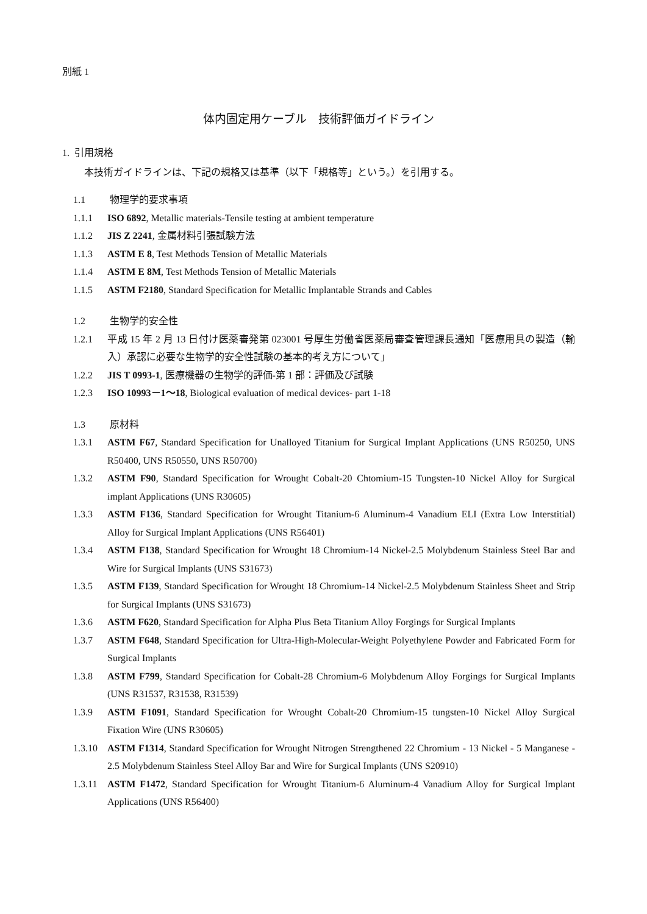別紙 1
体内固定用ケーブル　技術評価ガイドライン
1. 引用規格
本技術ガイドラインは、下記の規格又は基準（以下「規格等」という。）を引用する。
1.1 物理学的要求事項
1.1.1 ISO 6892, Metallic materials-Tensile testing at ambient temperature
1.1.2 JIS Z 2241, 金属材料引張試験方法
1.1.3 ASTM E 8, Test Methods Tension of Metallic Materials
1.1.4 ASTM E 8M, Test Methods Tension of Metallic Materials
1.1.5 ASTM F2180, Standard Specification for Metallic Implantable Strands and Cables
1.2 生物学的安全性
1.2.1 平成 15 年 2 月 13 日付け医薬審発第 023001 号厚生労働省医薬局審査管理課長通知「医療用具の製造（輸入）承認に必要な生物学的安全性試験の基本的考え方について」
1.2.2 JIS T 0993-1, 医療機器の生物学的評価-第 1 部：評価及び試験
1.2.3 ISO 10993－1～18, Biological evaluation of medical devices- part 1-18
1.3 原材料
1.3.1 ASTM F67, Standard Specification for Unalloyed Titanium for Surgical Implant Applications (UNS R50250, UNS R50400, UNS R50550, UNS R50700)
1.3.2 ASTM F90, Standard Specification for Wrought Cobalt-20 Chtomium-15 Tungsten-10 Nickel Alloy for Surgical implant Applications (UNS R30605)
1.3.3 ASTM F136, Standard Specification for Wrought Titanium-6 Aluminum-4 Vanadium ELI (Extra Low Interstitial) Alloy for Surgical Implant Applications (UNS R56401)
1.3.4 ASTM F138, Standard Specification for Wrought 18 Chromium-14 Nickel-2.5 Molybdenum Stainless Steel Bar and Wire for Surgical Implants (UNS S31673)
1.3.5 ASTM F139, Standard Specification for Wrought 18 Chromium-14 Nickel-2.5 Molybdenum Stainless Sheet and Strip for Surgical Implants (UNS S31673)
1.3.6 ASTM F620, Standard Specification for Alpha Plus Beta Titanium Alloy Forgings for Surgical Implants
1.3.7 ASTM F648, Standard Specification for Ultra-High-Molecular-Weight Polyethylene Powder and Fabricated Form for Surgical Implants
1.3.8 ASTM F799, Standard Specification for Cobalt-28 Chromium-6 Molybdenum Alloy Forgings for Surgical Implants (UNS R31537, R31538, R31539)
1.3.9 ASTM F1091, Standard Specification for Wrought Cobalt-20 Chromium-15 tungsten-10 Nickel Alloy Surgical Fixation Wire (UNS R30605)
1.3.10 ASTM F1314, Standard Specification for Wrought Nitrogen Strengthened 22 Chromium - 13 Nickel - 5 Manganese - 2.5 Molybdenum Stainless Steel Alloy Bar and Wire for Surgical Implants (UNS S20910)
1.3.11 ASTM F1472, Standard Specification for Wrought Titanium-6 Aluminum-4 Vanadium Alloy for Surgical Implant Applications (UNS R56400)